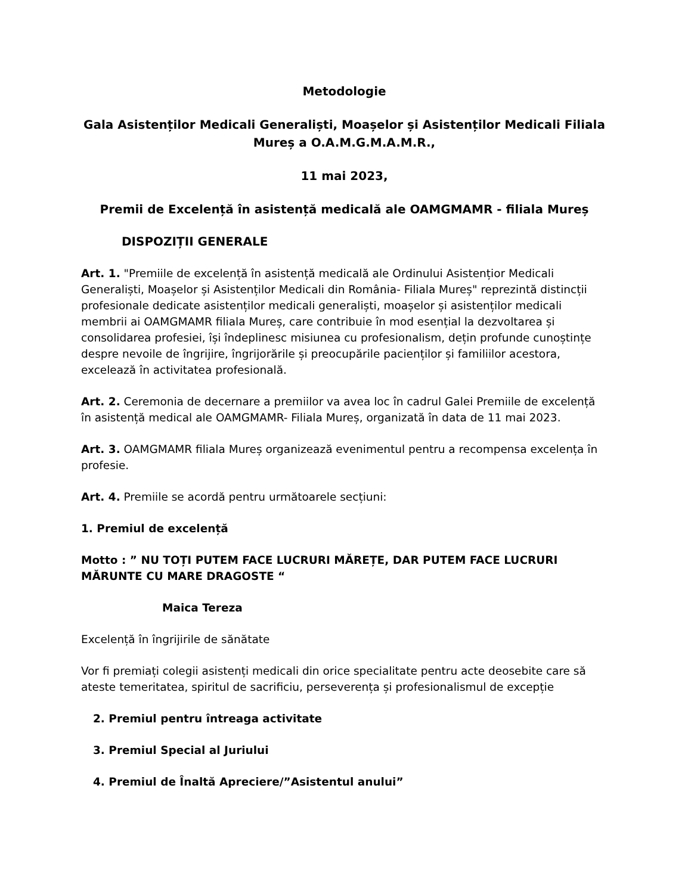Metodologie
Gala Asistenților Medicali Generaliști, Moașelor și Asistenților Medicali Filiala Mureș a O.A.M.G.M.A.M.R.,
11 mai 2023,
Premii de Excelență în asistență medicală ale OAMGMAMR - filiala Mureș
DISPOZIȚII GENERALE
Art. 1. "Premiile de excelență în asistență medicală ale Ordinului Asistențior Medicali Generaliști, Moașelor și Asistenților Medicali din România- Filiala Mureș" reprezintă distincții profesionale dedicate asistenților medicali generaliști, moașelor și asistenților medicali membrii ai OAMGMAMR filiala Mureș, care contribuie în mod esențial la dezvoltarea și consolidarea profesiei, își îndeplinesc misiunea cu profesionalism, dețin profunde cunoștințe despre nevoile de îngrijire, îngrijorările și preocupările pacienților și familiilor acestora, excelează în activitatea profesională.
Art. 2. Ceremonia de decernare a premiilor va avea loc în cadrul Galei Premiile de excelență în asistență medical ale OAMGMAMR- Filiala Mureș, organizată în data de 11 mai 2023.
Art. 3. OAMGMAMR filiala Mureș organizează evenimentul pentru a recompensa excelența în profesie.
Art. 4. Premiile se acordă pentru următoarele secțiuni:
1. Premiul de excelență
Motto : ” NU TOȚI PUTEM FACE LUCRURI MĂREȚE, DAR PUTEM FACE LUCRURI MĂRUNTE CU MARE DRAGOSTE “
Maica Tereza
Excelență în îngrijirile de sănătate
Vor fi premiați colegii asistenți medicali din orice specialitate pentru acte deosebite care să ateste temeritatea, spiritul de sacrificiu, perseverența și profesionalismul de excepție
2. Premiul pentru întreaga activitate
3. Premiul Special al Juriului
4. Premiul de Înaltă Apreciere/”Asistentul anului”